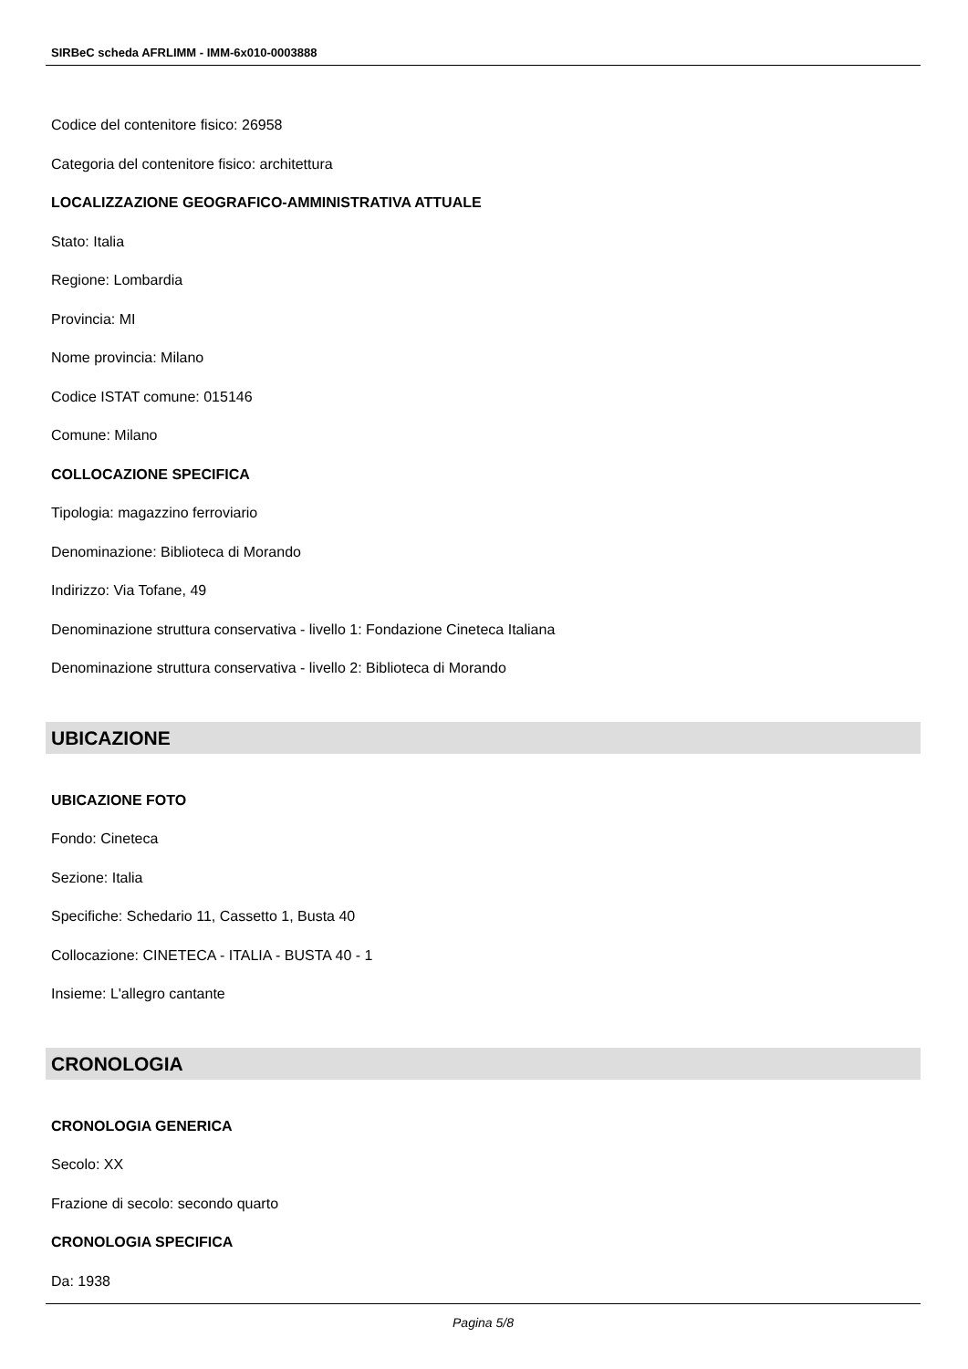SIRBeC scheda AFRLIMM - IMM-6x010-0003888
Codice del contenitore fisico: 26958
Categoria del contenitore fisico: architettura
LOCALIZZAZIONE GEOGRAFICO-AMMINISTRATIVA ATTUALE
Stato: Italia
Regione: Lombardia
Provincia: MI
Nome provincia: Milano
Codice ISTAT comune: 015146
Comune: Milano
COLLOCAZIONE SPECIFICA
Tipologia: magazzino ferroviario
Denominazione: Biblioteca di Morando
Indirizzo: Via Tofane, 49
Denominazione struttura conservativa - livello 1: Fondazione Cineteca Italiana
Denominazione struttura conservativa - livello 2: Biblioteca di Morando
UBICAZIONE
UBICAZIONE FOTO
Fondo: Cineteca
Sezione: Italia
Specifiche: Schedario 11, Cassetto 1, Busta 40
Collocazione: CINETECA - ITALIA - BUSTA 40 - 1
Insieme: L'allegro cantante
CRONOLOGIA
CRONOLOGIA GENERICA
Secolo: XX
Frazione di secolo: secondo quarto
CRONOLOGIA SPECIFICA
Da: 1938
Pagina 5/8